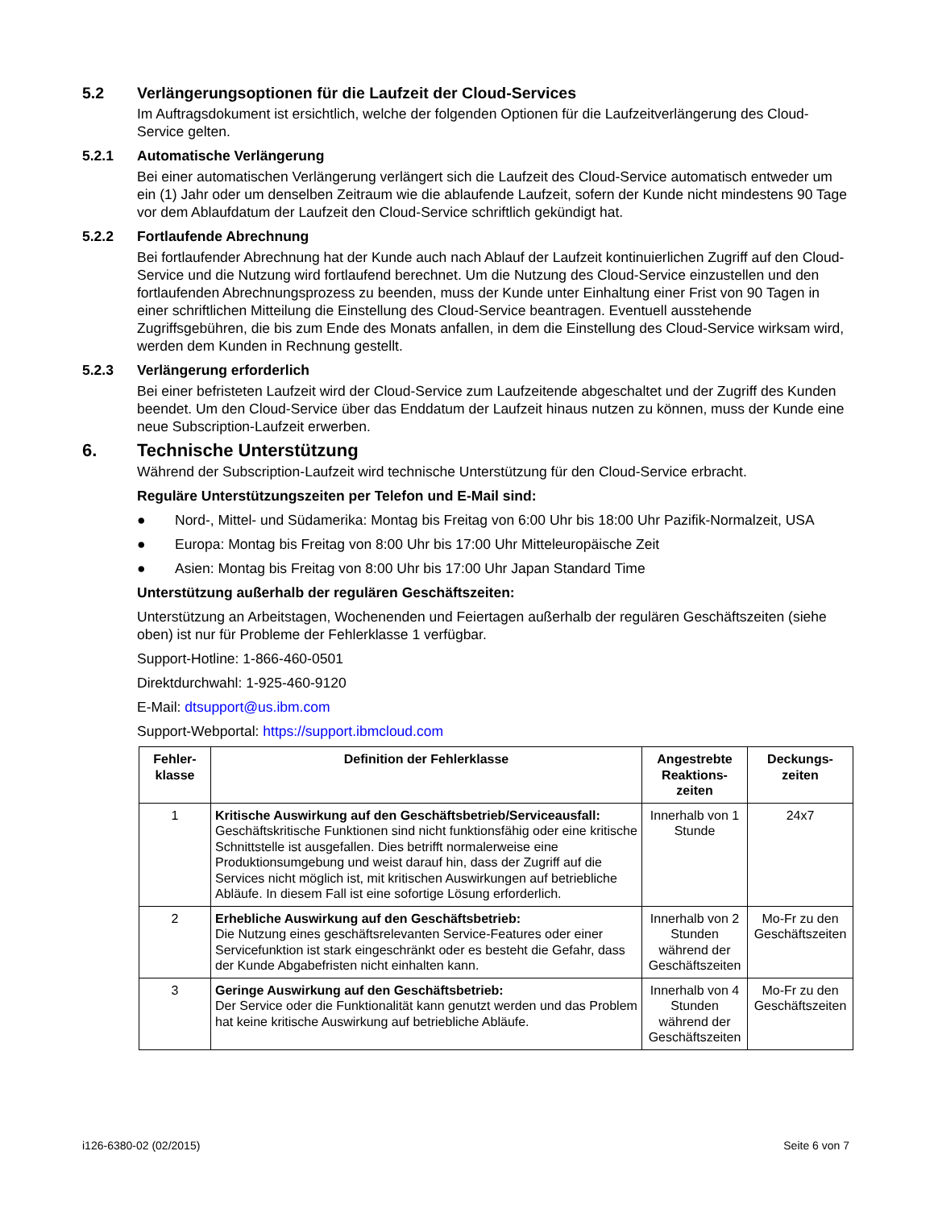5.2 Verlängerungsoptionen für die Laufzeit der Cloud-Services
Im Auftragsdokument ist ersichtlich, welche der folgenden Optionen für die Laufzeitverlängerung des Cloud-Service gelten.
5.2.1 Automatische Verlängerung
Bei einer automatischen Verlängerung verlängert sich die Laufzeit des Cloud-Service automatisch entweder um ein (1) Jahr oder um denselben Zeitraum wie die ablaufende Laufzeit, sofern der Kunde nicht mindestens 90 Tage vor dem Ablaufdatum der Laufzeit den Cloud-Service schriftlich gekündigt hat.
5.2.2 Fortlaufende Abrechnung
Bei fortlaufender Abrechnung hat der Kunde auch nach Ablauf der Laufzeit kontinuierlichen Zugriff auf den Cloud-Service und die Nutzung wird fortlaufend berechnet. Um die Nutzung des Cloud-Service einzustellen und den fortlaufenden Abrechnungsprozess zu beenden, muss der Kunde unter Einhaltung einer Frist von 90 Tagen in einer schriftlichen Mitteilung die Einstellung des Cloud-Service beantragen. Eventuell ausstehende Zugriffsgebühren, die bis zum Ende des Monats anfallen, in dem die Einstellung des Cloud-Service wirksam wird, werden dem Kunden in Rechnung gestellt.
5.2.3 Verlängerung erforderlich
Bei einer befristeten Laufzeit wird der Cloud-Service zum Laufzeitende abgeschaltet und der Zugriff des Kunden beendet. Um den Cloud-Service über das Enddatum der Laufzeit hinaus nutzen zu können, muss der Kunde eine neue Subscription-Laufzeit erwerben.
6. Technische Unterstützung
Während der Subscription-Laufzeit wird technische Unterstützung für den Cloud-Service erbracht.
Reguläre Unterstützungszeiten per Telefon und E-Mail sind:
● Nord-, Mittel- und Südamerika: Montag bis Freitag von 6:00 Uhr bis 18:00 Uhr Pazifik-Normalzeit, USA
● Europa: Montag bis Freitag von 8:00 Uhr bis 17:00 Uhr Mitteleuropäische Zeit
● Asien: Montag bis Freitag von 8:00 Uhr bis 17:00 Uhr Japan Standard Time
Unterstützung außerhalb der regulären Geschäftszeiten:
Unterstützung an Arbeitstagen, Wochenenden und Feiertagen außerhalb der regulären Geschäftszeiten (siehe oben) ist nur für Probleme der Fehlerklasse 1 verfügbar.
Support-Hotline: 1-866-460-0501
Direktdurchwahl: 1-925-460-9120
E-Mail: dtsupport@us.ibm.com
Support-Webportal: https://support.ibmcloud.com
| Fehler- klasse | Definition der Fehlerklasse | Angestrebte Reaktions- zeiten | Deckungs- zeiten |
| --- | --- | --- | --- |
| 1 | Kritische Auswirkung auf den Geschäftsbetrieb/Serviceausfall: Geschäftskritische Funktionen sind nicht funktionsfähig oder eine kritische Schnittstelle ist ausgefallen. Dies betrifft normalerweise eine Produktionsumgebung und weist darauf hin, dass der Zugriff auf die Services nicht möglich ist, mit kritischen Auswirkungen auf betriebliche Abläufe. In diesem Fall ist eine sofortige Lösung erforderlich. | Innerhalb von 1 Stunde | 24x7 |
| 2 | Erhebliche Auswirkung auf den Geschäftsbetrieb: Die Nutzung eines geschäftsrelevanten Service-Features oder einer Servicefunktion ist stark eingeschränkt oder es besteht die Gefahr, dass der Kunde Abgabefristen nicht einhalten kann. | Innerhalb von 2 Stunden während der Geschäftszeiten | Mo-Fr zu den Geschäftszeiten |
| 3 | Geringe Auswirkung auf den Geschäftsbetrieb: Der Service oder die Funktionalität kann genutzt werden und das Problem hat keine kritische Auswirkung auf betriebliche Abläufe. | Innerhalb von 4 Stunden während der Geschäftszeiten | Mo-Fr zu den Geschäftszeiten |
i126-6380-02 (02/2015) Seite 6 von 7